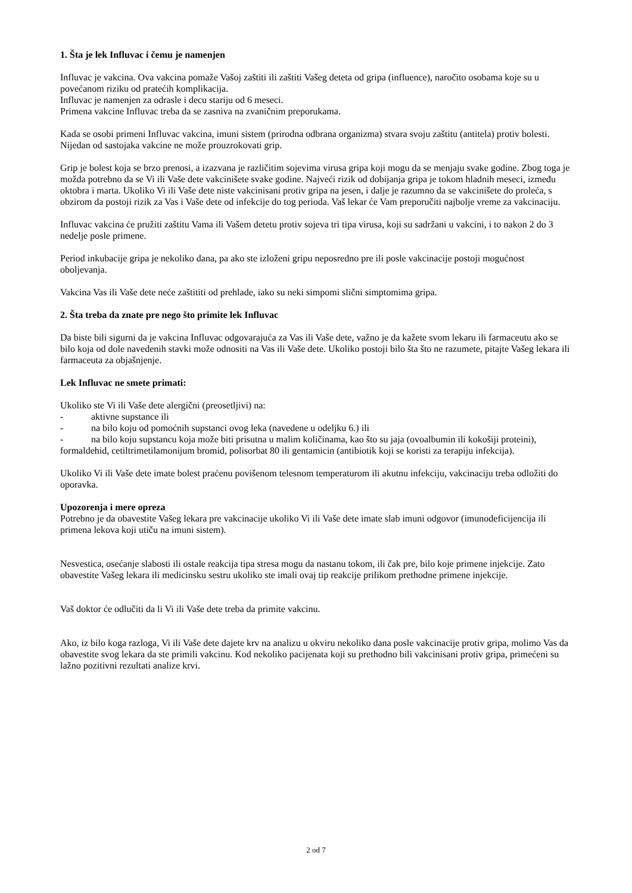1. Šta je lek Influvac i čemu je namenjen
Influvac je vakcina. Ova vakcina pomaže Vašoj zaštiti ili zaštiti Vašeg deteta od gripa (influence), naročito osobama koje su u povećanom riziku od pratećih komplikacija.
Influvac je namenjen za odrasle i decu stariju od 6 meseci.
Primena vakcine Influvac treba da se zasniva na zvaničnim preporukama.
Kada se osobi primeni Influvac vakcina, imuni sistem (prirodna odbrana organizma) stvara svoju zaštitu (antitela) protiv bolesti. Nijedan od sastojaka vakcine ne može prouzrokovati grip.
Grip je bolest koja se brzo prenosi, a izazvana je različitim sojevima virusa gripa koji mogu da se menjaju svake godine. Zbog toga je možda potrebno da se Vi ili Vaše dete vakcinišete svake godine. Najveći rizik od dobijanja gripa je tokom hladnih meseci, između oktobra i marta. Ukoliko Vi ili Vaše dete niste vakcinisani protiv gripa na jesen, i dalje je razumno da se vakcinišete do proleća, s obzirom da postoji rizik za Vas i Vaše dete od infekcije do tog perioda. Vaš lekar će Vam preporučiti najbolje vreme za vakcinaciju.
Influvac vakcina će pružiti zaštitu Vama ili Vašem detetu protiv sojeva tri tipa virusa, koji su sadržani u vakcini, i to nakon 2 do 3 nedelje posle primene.
Period inkubacije gripa je nekoliko dana, pa ako ste izloženi gripu neposredno pre ili posle vakcinacije postoji mogućnost oboljevanja.
Vakcina Vas ili Vaše dete neće zaštititi od prehlade, iako su neki simpomi slični simptomima gripa.
2. Šta treba da znate pre nego što primite lek Influvac
Da biste bili sigurni da je vakcina Influvac odgovarajuća za Vas ili Vaše dete, važno je da kažete svom lekaru ili farmaceutu ako se bilo koja od dole navedenih stavki može odnositi na Vas ili Vaše dete. Ukoliko postoji bilo šta što ne razumete, pitajte Vašeg lekara ili farmaceuta za objašnjenje.
Lek Influvac ne smete primati:
Ukoliko ste Vi ili Vaše dete alergični (preosetljivi) na:
- aktivne supstance ili
- na bilo koju od pomoćnih supstanci ovog leka (navedene u odeljku 6.) ili
- na bilo koju supstancu koja može biti prisutna u malim količinama, kao što su jaja (ovoalbumin ili kokošiji proteini), formaldehid, cetiltrimetilamonijum bromid, polisorbat 80 ili gentamicin (antibiotik koji se koristi za terapiju infekcija).
Ukoliko Vi ili Vaše dete imate bolest praćenu povišenom telesnom temperaturom ili akutnu infekciju, vakcinaciju treba odložiti do oporavka.
Upozorenja i mere opreza
Potrebno je da obavestite Vašeg lekara pre vakcinacije ukoliko Vi ili Vaše dete imate slab imuni odgovor (imunodeficijencija ili primena lekova koji utiču na imuni sistem).
Nesvestica, osećanje slabosti ili ostale reakcija tipa stresa mogu da nastanu tokom, ili čak pre, bilo koje primene injekcije. Zato obavestite Vašeg lekara ili medicinsku sestru ukoliko ste imali ovaj tip reakcije prilikom prethodne primene injekcije.
Vaš doktor će odlučiti da li Vi ili Vaše dete treba da primite vakcinu.
Ako, iz bilo koga razloga, Vi ili Vaše dete dajete krv na analizu u okviru nekoliko dana posle vakcinacije protiv gripa, molimo Vas da obavestite svog lekara da ste primili vakcinu. Kod nekoliko pacijenata koji su prethodno bili vakcinisani protiv gripa, primećeni su lažno pozitivni rezultati analize krvi.
2 od 7